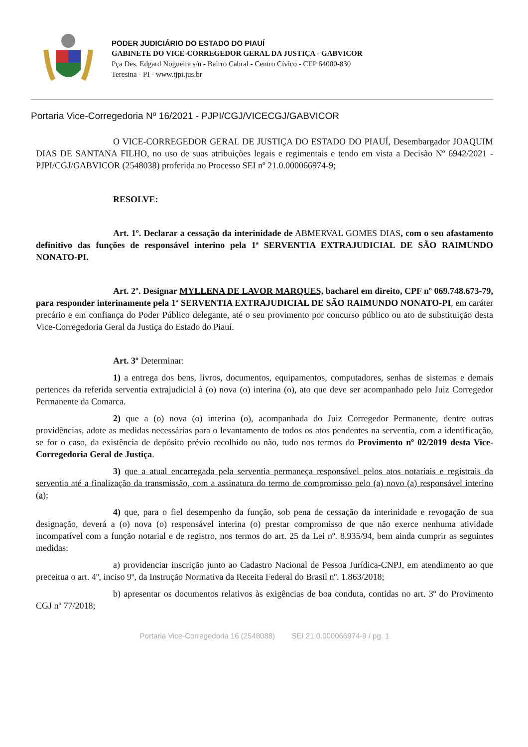PODER JUDICIÁRIO DO ESTADO DO PIAUÍ
GABINETE DO VICE-CORREGEDOR GERAL DA JUSTIÇA - GABVICOR
Pça Des. Edgard Nogueira s/n - Bairro Cabral - Centro Cívico - CEP 64000-830
Teresina - PI - www.tjpi.jus.br
Portaria Vice-Corregedoria Nº 16/2021 - PJPI/CGJ/VICECGJ/GABVICOR
O VICE-CORREGEDOR GERAL DE JUSTIÇA DO ESTADO DO PIAUÍ, Desembargador JOAQUIM DIAS DE SANTANA FILHO, no uso de suas atribuições legais e regimentais e tendo em vista a Decisão Nº 6942/2021 - PJPI/CGJ/GABVICOR (2548038) proferida no Processo SEI nº 21.0.000066974-9;
RESOLVE:
Art. 1º. Declarar a cessação da interinidade de ABMERVAL GOMES DIAS, com o seu afastamento definitivo das funções de responsável interino pela 1ª SERVENTIA EXTRAJUDICIAL DE SÃO RAIMUNDO NONATO-PI.
Art. 2º. Designar MYLLENA DE LAVOR MARQUES, bacharel em direito, CPF nº 069.748.673-79, para responder interinamente pela 1ª SERVENTIA EXTRAJUDICIAL DE SÃO RAIMUNDO NONATO-PI, em caráter precário e em confiança do Poder Público delegante, até o seu provimento por concurso público ou ato de substituição desta Vice-Corregedoria Geral da Justiça do Estado do Piauí.
Art. 3º Determinar:
1) a entrega dos bens, livros, documentos, equipamentos, computadores, senhas de sistemas e demais pertences da referida serventia extrajudicial à (o) nova (o) interina (o), ato que deve ser acompanhado pelo Juiz Corregedor Permanente da Comarca.
2) que a (o) nova (o) interina (o), acompanhada do Juiz Corregedor Permanente, dentre outras providências, adote as medidas necessárias para o levantamento de todos os atos pendentes na serventia, com a identificação, se for o caso, da existência de depósito prévio recolhido ou não, tudo nos termos do Provimento nº 02/2019 desta Vice-Corregedoria Geral de Justiça.
3) que a atual encarregada pela serventia permaneça responsável pelos atos notariais e registrais da serventia até a finalização da transmissão, com a assinatura do termo de compromisso pelo (a) novo (a) responsável interino (a);
4) que, para o fiel desempenho da função, sob pena de cessação da interinidade e revogação de sua designação, deverá a (o) nova (o) responsável interina (o) prestar compromisso de que não exerce nenhuma atividade incompatível com a função notarial e de registro, nos termos do art. 25 da Lei nº. 8.935/94, bem ainda cumprir as seguintes medidas:
a) providenciar inscrição junto ao Cadastro Nacional de Pessoa Jurídica-CNPJ, em atendimento ao que preceitua o art. 4º, inciso 9º, da Instrução Normativa da Receita Federal do Brasil nº. 1.863/2018;
b) apresentar os documentos relativos às exigências de boa conduta, contidas no art. 3º do Provimento CGJ nº 77/2018;
Portaria Vice-Corregedoria 16 (2548088) SEI 21.0.000066974-9 / pg. 1